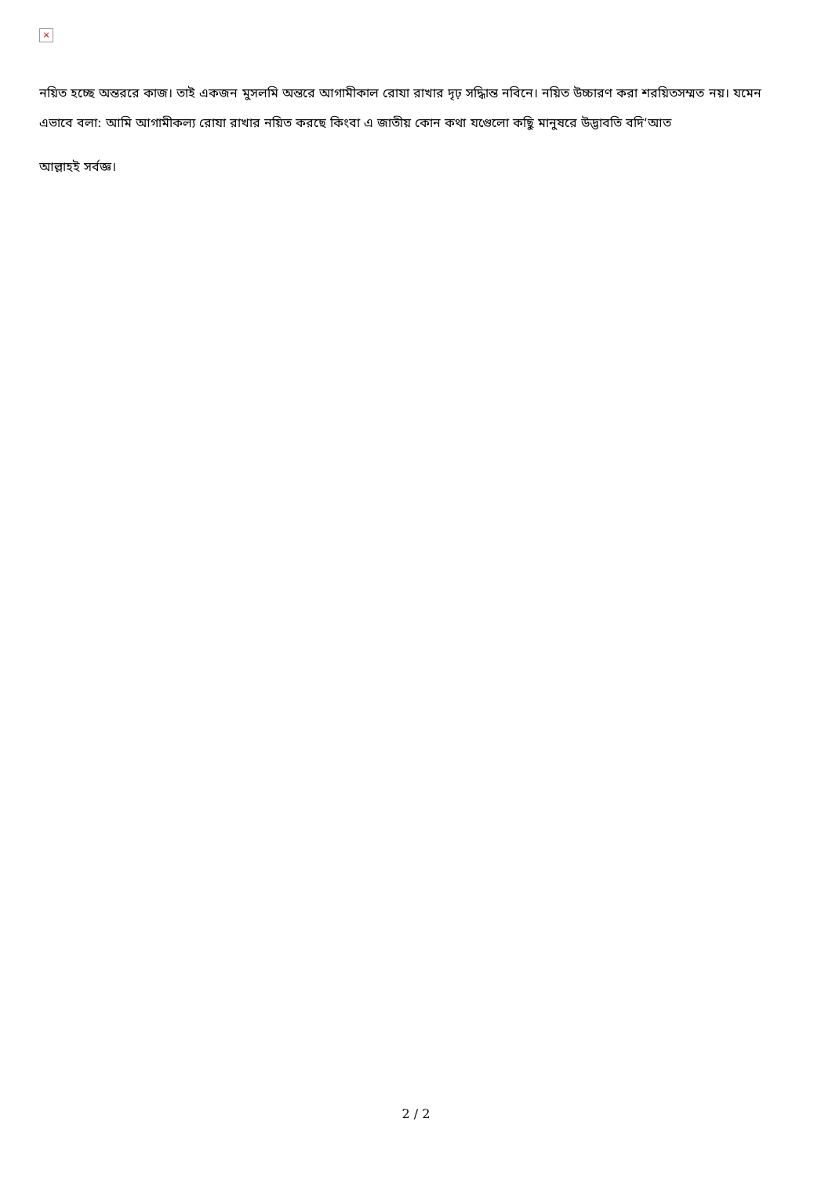×
নয়িত হচ্ছে অন্তররে কাজ। তাই একজন মুসলমি অন্তরে আগামীকাল রোযা রাখার দৃঢ় সদ্ধিান্ত নবিনে। নয়িত উচ্চারণ করা শরয়িতসম্মত নয়। যমেন এভাবে বলা: আমি আগামীকল্য রোযা রাখার নয়িত করছে কিংবা এ জাতীয় কোন কথা যগুেলো কছিু মানুষরে উদ্ভাবতি বদি‘আত
আল্লাহই সর্বজ্ঞ।
2 / 2